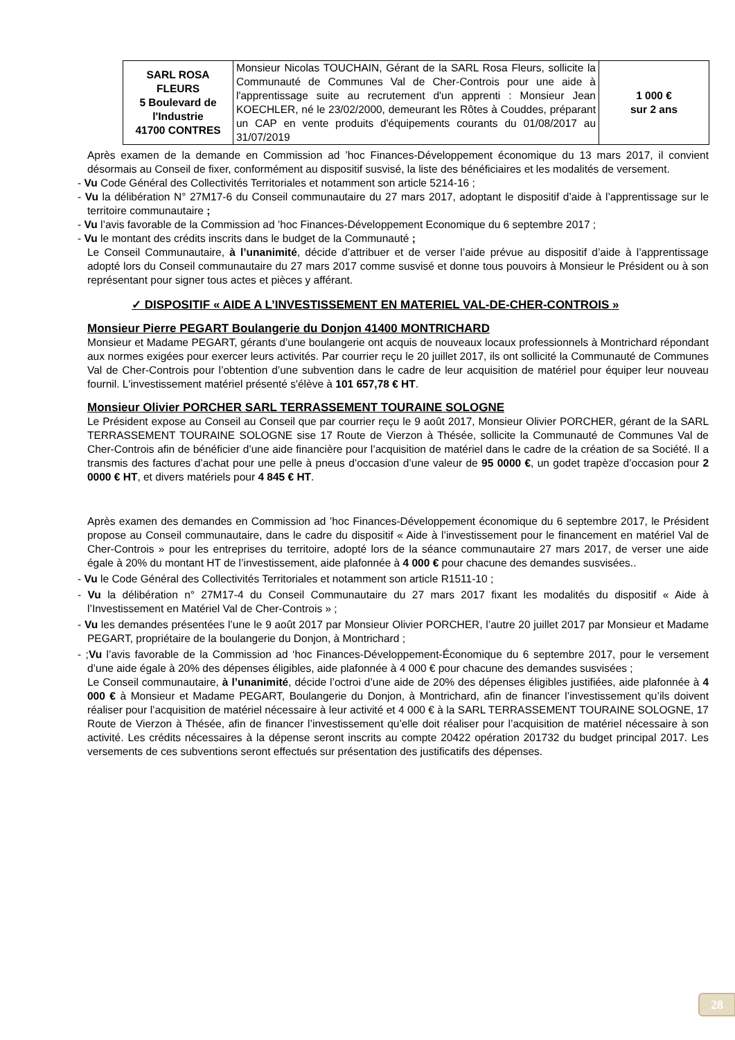| SARL ROSA FLEURS 5 Boulevard de l'Industrie 41700 CONTRES | Monsieur Nicolas TOUCHAIN, Gérant de la SARL Rosa Fleurs, sollicite la Communauté de Communes Val de Cher-Controis pour une aide à l'apprentissage suite au recrutement d'un apprenti : Monsieur Jean KOECHLER, né le 23/02/2000, demeurant les Rôtes à Couddes, préparant un CAP en vente produits d'équipements courants du 01/08/2017 au 31/07/2019 | 1 000 € sur 2 ans |
Après examen de la demande en Commission ad ’hoc Finances-Développement économique du 13 mars 2017, il convient désormais au Conseil de fixer, conformément au dispositif susvisé, la liste des bénéficiaires et les modalités de versement.
- Vu Code Général des Collectivités Territoriales et notamment son article 5214-16 ;
- Vu la délibération N° 27M17-6 du Conseil communautaire du 27 mars 2017, adoptant le dispositif d’aide à l’apprentissage sur le territoire communautaire ;
- Vu l’avis favorable de la Commission ad ’hoc Finances-Développement Economique du 6 septembre 2017 ;
- Vu le montant des crédits inscrits dans le budget de la Communauté ;
Le Conseil Communautaire, à l’unanimité, décide d’attribuer et de verser l’aide prévue au dispositif d’aide à l’apprentissage adopté lors du Conseil communautaire du 27 mars 2017 comme susvisé et donne tous pouvoirs à Monsieur le Président ou à son représentant pour signer tous actes et pièces y afférant.
✓ DISPOSITIF « AIDE A L’INVESTISSEMENT EN MATERIEL VAL-DE-CHER-CONTROIS »
Monsieur Pierre PEGART Boulangerie du Donjon 41400 MONTRICHARD
Monsieur et Madame PEGART, gérants d’une boulangerie ont acquis de nouveaux locaux professionnels à Montrichard répondant aux normes exigées pour exercer leurs activités. Par courrier reçu le 20 juillet 2017, ils ont sollicité la Communauté de Communes Val de Cher-Controis pour l’obtention d’une subvention dans le cadre de leur acquisition de matériel pour équiper leur nouveau fournil. L'investissement matériel présenté s'élève à 101 657,78 € HT.
Monsieur Olivier PORCHER SARL TERRASSEMENT TOURAINE SOLOGNE
Le Président expose au Conseil au Conseil que par courrier reçu le 9 août 2017, Monsieur Olivier PORCHER, gérant de la SARL TERRASSEMENT TOURAINE SOLOGNE sise 17 Route de Vierzon à Thésée, sollicite la Communauté de Communes Val de Cher-Controis afin de bénéficier d’une aide financière pour l’acquisition de matériel dans le cadre de la création de sa Société. Il a transmis des factures d’achat pour une pelle à pneus d’occasion d’une valeur de 95 0000 €, un godet trapèze d’occasion pour 2 0000 € HT, et divers matériels pour 4 845 € HT.
Après examen des demandes en Commission ad ’hoc Finances-Développement économique du 6 septembre 2017, le Président propose au Conseil communautaire, dans le cadre du dispositif « Aide à l’investissement pour le financement en matériel Val de Cher-Controis » pour les entreprises du territoire, adopté lors de la séance communautaire 27 mars 2017, de verser une aide égale à 20% du montant HT de l’investissement, aide plafonnée à 4 000 € pour chacune des demandes susvisées..
- Vu le Code Général des Collectivités Territoriales et notamment son article R1511-10 ;
- Vu la délibération n° 27M17-4 du Conseil Communautaire du 27 mars 2017 fixant les modalités du dispositif « Aide à l’Investissement en Matériel Val de Cher-Controis » ;
- Vu les demandes présentées l’une le 9 août 2017 par Monsieur Olivier PORCHER, l’autre 20 juillet 2017 par Monsieur et Madame PEGART, propriétaire de la boulangerie du Donjon, à Montrichard ;
- ;Vu l’avis favorable de la Commission ad ‘hoc Finances-Développement-Économique du 6 septembre 2017, pour le versement d’une aide égale à 20% des dépenses éligibles, aide plafonnée à 4 000 € pour chacune des demandes susvisées ;
Le Conseil communautaire, à l’unanimité, décide l’octroi d’une aide de 20% des dépenses éligibles justifiées, aide plafonnée à 4 000 € à Monsieur et Madame PEGART, Boulangerie du Donjon, à Montrichard, afin de financer l’investissement qu’ils doivent réaliser pour l’acquisition de matériel nécessaire à leur activité et 4 000 € à la SARL TERRASSEMENT TOURAINE SOLOGNE, 17 Route de Vierzon à Thésée, afin de financer l’investissement qu’elle doit réaliser pour l’acquisition de matériel nécessaire à son activité. Les crédits nécessaires à la dépense seront inscrits au compte 20422 opération 201732 du budget principal 2017. Les versements de ces subventions seront effectués sur présentation des justificatifs des dépenses.
28